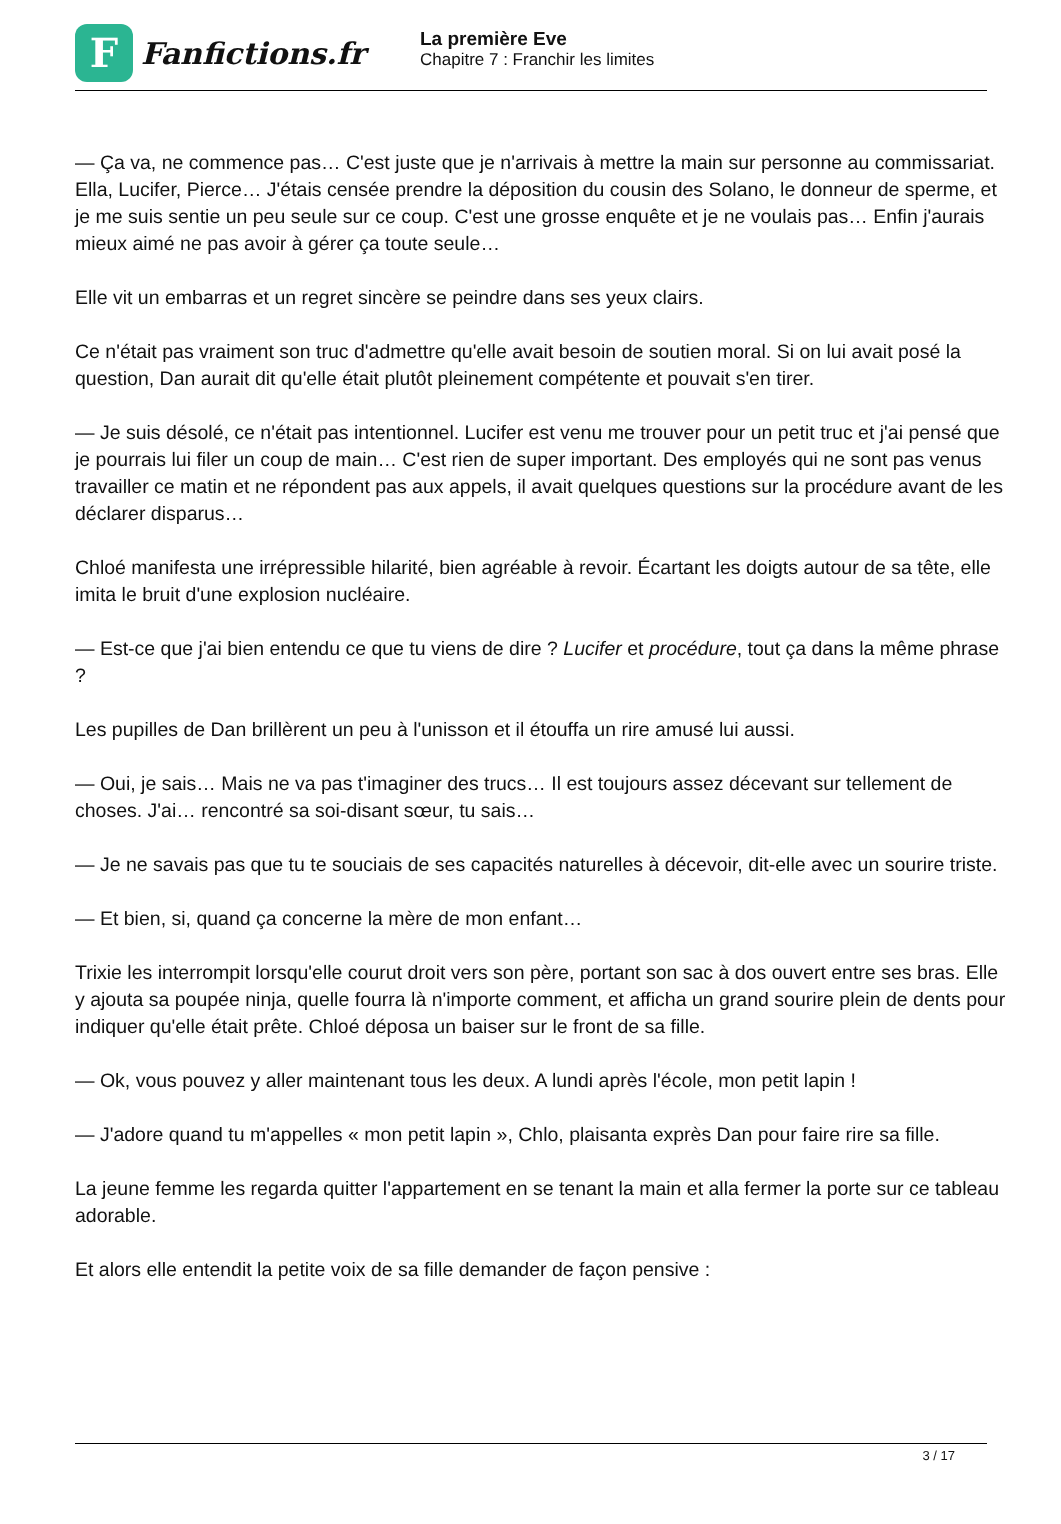F
Fanfictions.fr
La première Eve
Chapitre 7 : Franchir les limites
— Ça va, ne commence pas… C'est juste que je n'arrivais à mettre la main sur personne au commissariat. Ella, Lucifer, Pierce… J'étais censée prendre la déposition du cousin des Solano, le donneur de sperme, et je me suis sentie un peu seule sur ce coup. C'est une grosse enquête et je ne voulais pas… Enfin j'aurais mieux aimé ne pas avoir à gérer ça toute seule…
Elle vit un embarras et un regret sincère se peindre dans ses yeux clairs.
Ce n'était pas vraiment son truc d'admettre qu'elle avait besoin de soutien moral. Si on lui avait posé la question, Dan aurait dit qu'elle était plutôt pleinement compétente et pouvait s'en tirer.
— Je suis désolé, ce n'était pas intentionnel. Lucifer est venu me trouver pour un petit truc et j'ai pensé que je pourrais lui filer un coup de main… C'est rien de super important. Des employés qui ne sont pas venus travailler ce matin et ne répondent pas aux appels, il avait quelques questions sur la procédure avant de les déclarer disparus…
Chloé manifesta une irrépressible hilarité, bien agréable à revoir. Écartant les doigts autour de sa tête, elle imita le bruit d'une explosion nucléaire.
— Est-ce que j'ai bien entendu ce que tu viens de dire ? Lucifer et procédure, tout ça dans la même phrase ?
Les pupilles de Dan brillèrent un peu à l'unisson et il étouffa un rire amusé lui aussi.
— Oui, je sais… Mais ne va pas t'imaginer des trucs… Il est toujours assez décevant sur tellement de choses. J'ai… rencontré sa soi-disant sœur, tu sais…
— Je ne savais pas que tu te souciais de ses capacités naturelles à décevoir, dit-elle avec un sourire triste.
— Et bien, si, quand ça concerne la mère de mon enfant…
Trixie les interrompit lorsqu'elle courut droit vers son père, portant son sac à dos ouvert entre ses bras. Elle y ajouta sa poupée ninja, quelle fourra là n'importe comment, et afficha un grand sourire plein de dents pour indiquer qu'elle était prête. Chloé déposa un baiser sur le front de sa fille.
— Ok, vous pouvez y aller maintenant tous les deux. A lundi après l'école, mon petit lapin !
— J'adore quand tu m'appelles « mon petit lapin », Chlo, plaisanta exprès Dan pour faire rire sa fille.
La jeune femme les regarda quitter l'appartement en se tenant la main et alla fermer la porte sur ce tableau adorable.
Et alors elle entendit la petite voix de sa fille demander de façon pensive :
3 / 17